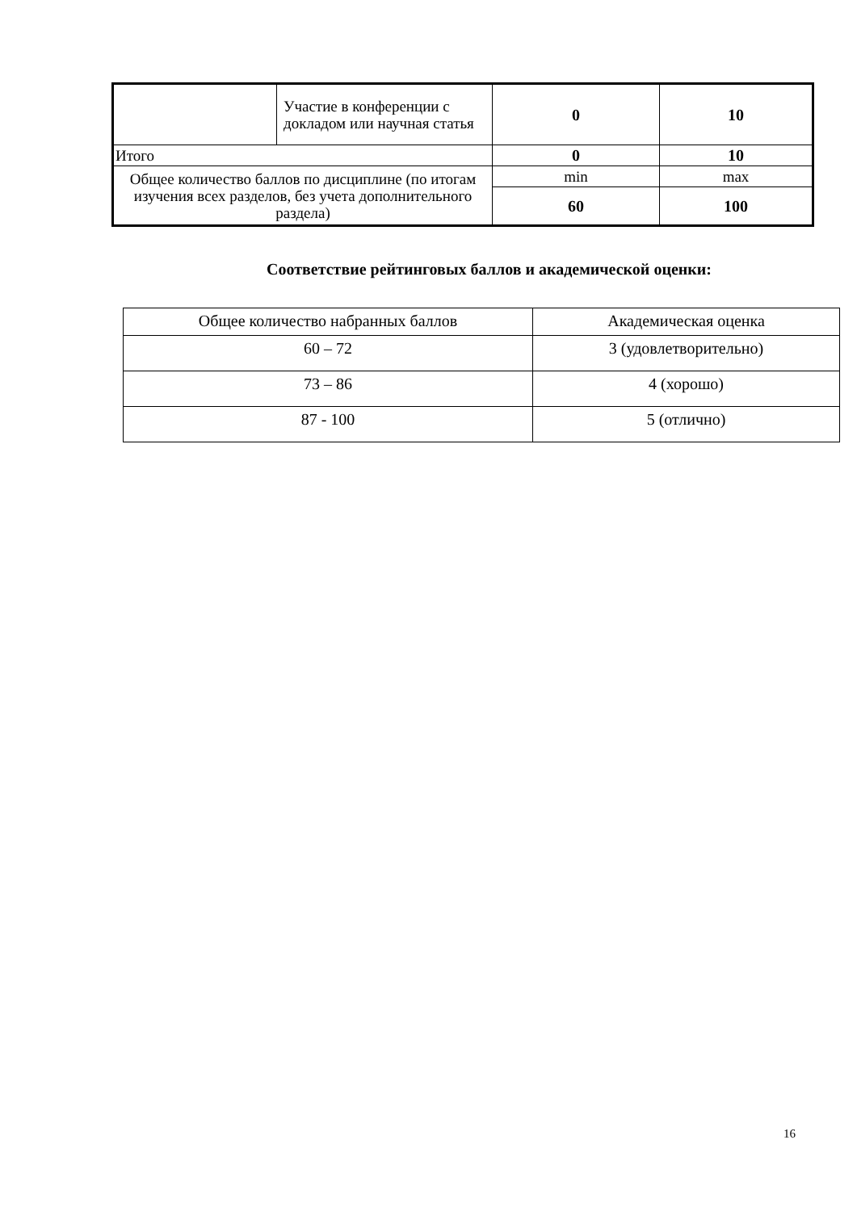| | Участие в конференции с докладом или научная статья | 0 | 10 |
| Итого | | 0 | 10 |
| Общее количество баллов по дисциплине (по итогам изучения всех разделов, без учета дополнительного раздела) | | min | max |
| | | 60 | 100 |
Соответствие рейтинговых баллов и академической оценки:
| Общее количество набранных баллов | Академическая оценка |
| 60 – 72 | 3 (удовлетворительно) |
| 73 – 86 | 4 (хорошо) |
| 87 - 100 | 5 (отлично) |
16